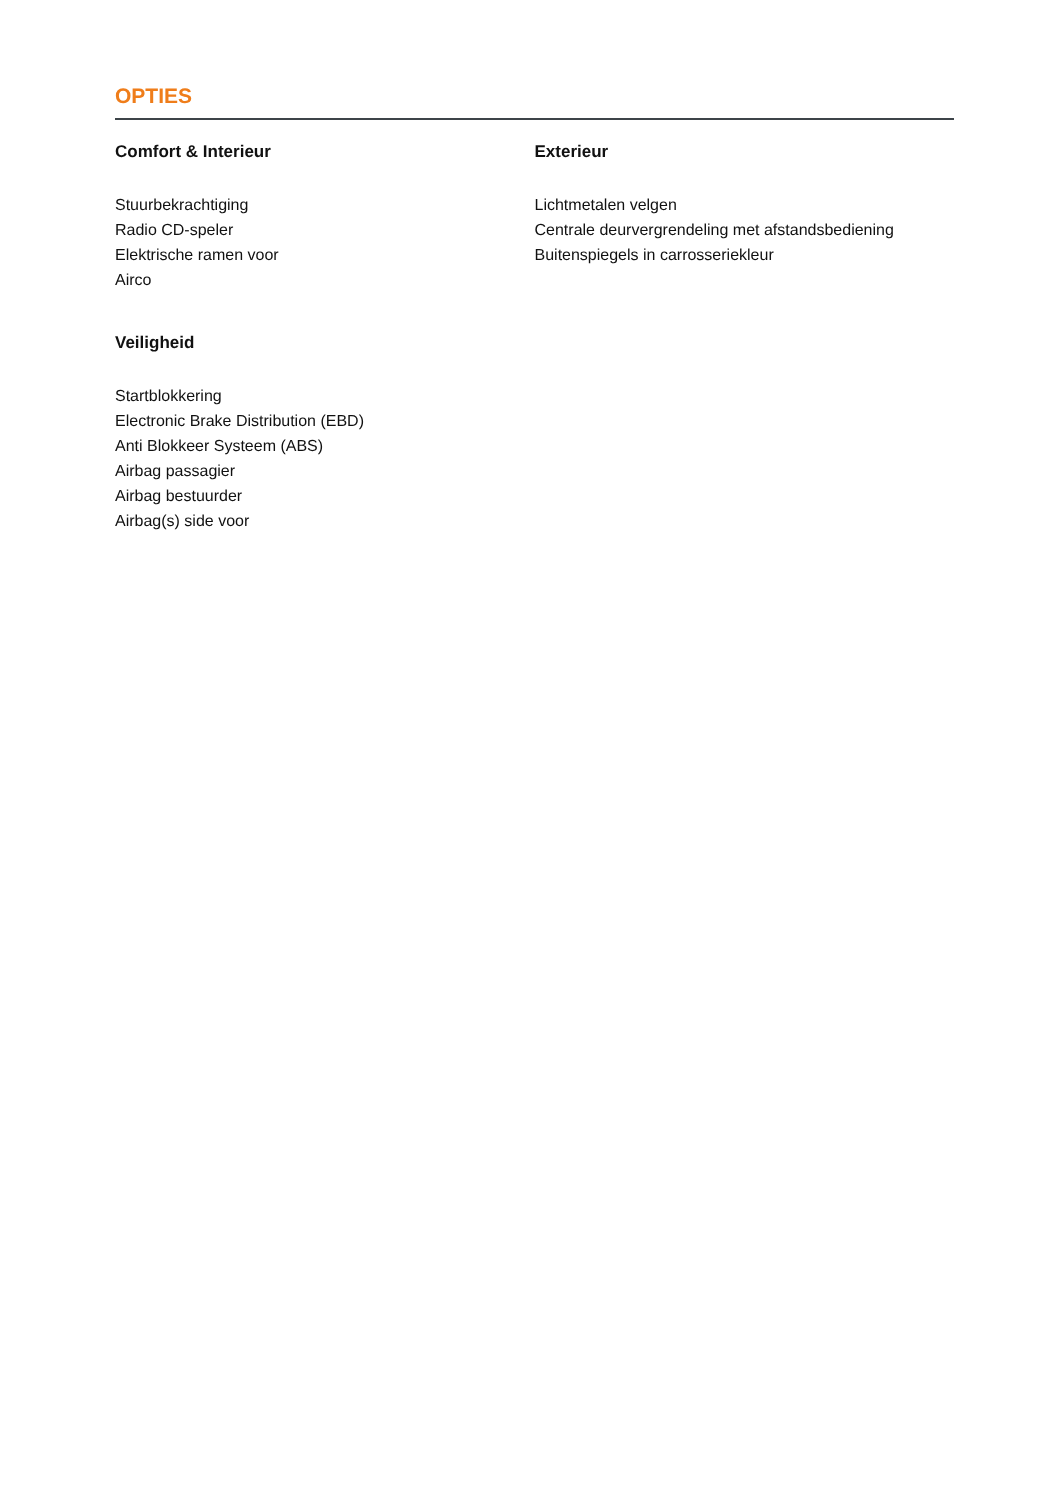OPTIES
Comfort & Interieur
Stuurbekrachtiging
Radio CD-speler
Elektrische ramen voor
Airco
Veiligheid
Startblokkering
Electronic Brake Distribution (EBD)
Anti Blokkeer Systeem (ABS)
Airbag passagier
Airbag bestuurder
Airbag(s) side voor
Exterieur
Lichtmetalen velgen
Centrale deurvergrendeling met afstandsbediening
Buitenspiegels in carrosseriekleur